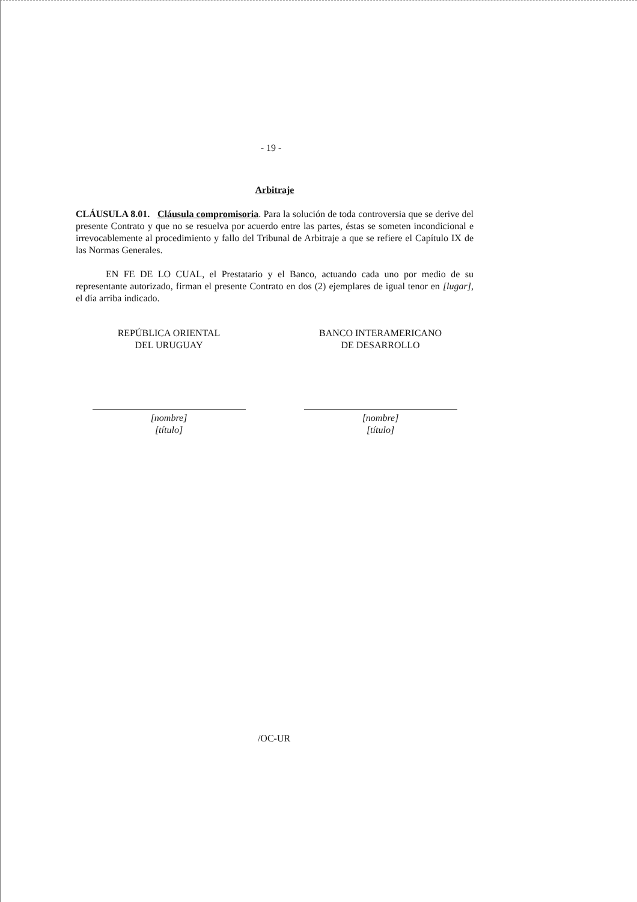- 19 -
Arbitraje
CLÁUSULA 8.01. Cláusula compromisoria. Para la solución de toda controversia que se derive del presente Contrato y que no se resuelva por acuerdo entre las partes, éstas se someten incondicional e irrevocablemente al procedimiento y fallo del Tribunal de Arbitraje a que se refiere el Capítulo IX de las Normas Generales.
EN FE DE LO CUAL, el Prestatario y el Banco, actuando cada uno por medio de su representante autorizado, firman el presente Contrato en dos (2) ejemplares de igual tenor en [lugar], el día arriba indicado.
REPÚBLICA ORIENTAL
DEL URUGUAY
[nombre]
[título]
BANCO INTERAMERICANO
DE DESARROLLO
[nombre]
[título]
/OC-UR